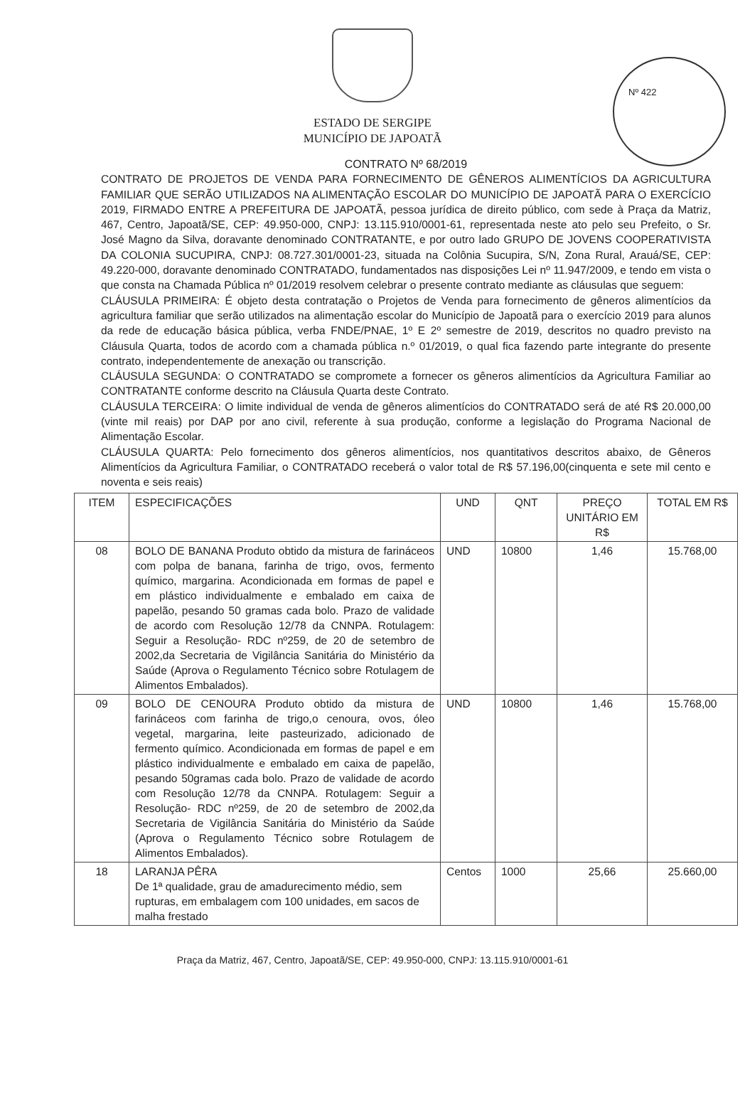Nº 422
ESTADO DE SERGIPE
MUNICÍPIO DE JAPOATÃ
CONTRATO Nº 68/2019
CONTRATO DE PROJETOS DE VENDA PARA FORNECIMENTO DE GÊNEROS ALIMENTÍCIOS DA AGRICULTURA FAMILIAR QUE SERÃO UTILIZADOS NA ALIMENTAÇÃO ESCOLAR DO MUNICÍPIO DE JAPOATÃ PARA O EXERCÍCIO 2019, FIRMADO ENTRE A PREFEITURA DE JAPOATÃ, pessoa jurídica de direito público, com sede à Praça da Matriz, 467, Centro, Japoatã/SE, CEP: 49.950-000, CNPJ: 13.115.910/0001-61, representada neste ato pelo seu Prefeito, o Sr. José Magno da Silva, doravante denominado CONTRATANTE, e por outro lado GRUPO DE JOVENS COOPERATIVISTA DA COLONIA SUCUPIRA, CNPJ: 08.727.301/0001-23, situada na Colônia Sucupira, S/N, Zona Rural, Arauá/SE, CEP: 49.220-000, doravante denominado CONTRATADO, fundamentados nas disposições Lei nº 11.947/2009, e tendo em vista o que consta na Chamada Pública nº 01/2019 resolvem celebrar o presente contrato mediante as cláusulas que seguem:
CLÁUSULA PRIMEIRA: É objeto desta contratação o Projetos de Venda para fornecimento de gêneros alimentícios da agricultura familiar que serão utilizados na alimentação escolar do Município de Japoatã para o exercício 2019 para alunos da rede de educação básica pública, verba FNDE/PNAE, 1º E 2º semestre de 2019, descritos no quadro previsto na Cláusula Quarta, todos de acordo com a chamada pública n.º 01/2019, o qual fica fazendo parte integrante do presente contrato, independentemente de anexação ou transcrição.
CLÁUSULA SEGUNDA: O CONTRATADO se compromete a fornecer os gêneros alimentícios da Agricultura Familiar ao CONTRATANTE conforme descrito na Cláusula Quarta deste Contrato.
CLÁUSULA TERCEIRA: O limite individual de venda de gêneros alimentícios do CONTRATADO será de até R$ 20.000,00 (vinte mil reais) por DAP por ano civil, referente à sua produção, conforme a legislação do Programa Nacional de Alimentação Escolar.
CLÁUSULA QUARTA: Pelo fornecimento dos gêneros alimentícios, nos quantitativos descritos abaixo, de Gêneros Alimentícios da Agricultura Familiar, o CONTRATADO receberá o valor total de R$ 57.196,00(cinquenta e sete mil cento e noventa e seis reais)
| ITEM | ESPECIFICAÇÕES | UND | QNT | PREÇO UNITÁRIO EM R$ | TOTAL EM R$ |
| --- | --- | --- | --- | --- | --- |
| 08 | BOLO DE BANANA Produto obtido da mistura de farináceos com polpa de banana, farinha de trigo, ovos, fermento químico, margarina. Acondicionada em formas de papel e em plástico individualmente e embalado em caixa de papelão, pesando 50 gramas cada bolo. Prazo de validade de acordo com Resolução 12/78 da CNNPA. Rotulagem: Seguir a Resolução- RDC nº259, de 20 de setembro de 2002,da Secretaria de Vigilância Sanitária do Ministério da Saúde (Aprova o Regulamento Técnico sobre Rotulagem de Alimentos Embalados). | UND | 10800 | 1,46 | 15.768,00 |
| 09 | BOLO DE CENOURA Produto obtido da mistura de farináceos com farinha de trigo,o cenoura, ovos, óleo vegetal, margarina, leite pasteurizado, adicionado de fermento químico. Acondicionada em formas de papel e em plástico individualmente e embalado em caixa de papelão, pesando 50gramas cada bolo. Prazo de validade de acordo com Resolução 12/78 da CNNPA. Rotulagem: Seguir a Resolução- RDC nº259, de 20 de setembro de 2002,da Secretaria de Vigilância Sanitária do Ministério da Saúde (Aprova o Regulamento Técnico sobre Rotulagem de Alimentos Embalados). | UND | 10800 | 1,46 | 15.768,00 |
| 18 | LARANJA PÊRA De 1ª qualidade, grau de amadurecimento médio, sem rupturas, em embalagem com 100 unidades, em sacos de malha frestado | Centos | 1000 | 25,66 | 25.660,00 |
Praça da Matriz, 467, Centro, Japoatã/SE, CEP: 49.950-000, CNPJ: 13.115.910/0001-61